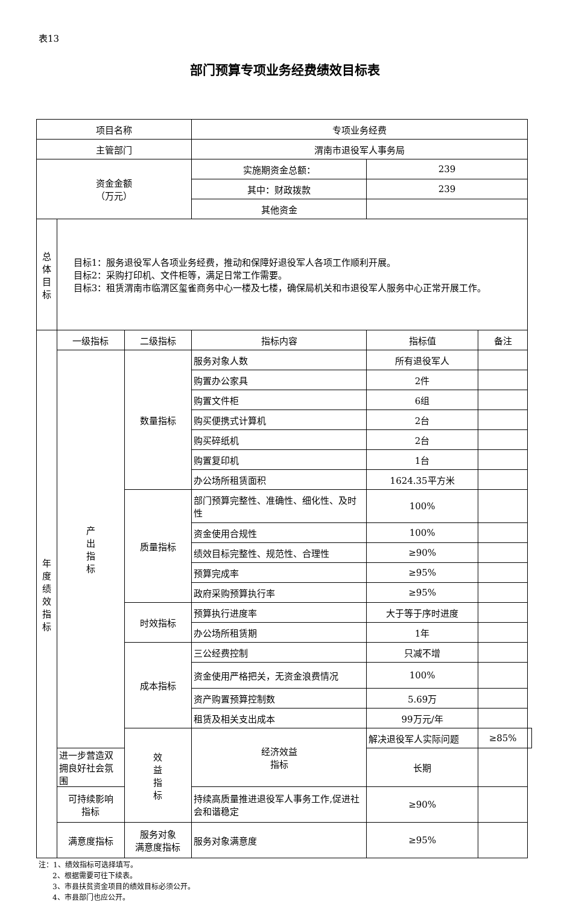表13
部门预算专项业务经费绩效目标表
| 项目名称 | | | 专项业务经费 | | | |
| 主管部门 | | | 渭南市退役军人事务局 | | | |
| 资金金额 （万元） | | | 实施期资金总额： | 239 | | |
| | | | 其中：财政拨款 | 239 | | |
| | | | 其他资金 | | | |
| 总 体 目 标 | 目标1：服务退役军人各项业务经费，推动和保障好退役军人各项工作顺利开展。 目标2：采购打印机、文件柜等，满足日常工作需要。 目标3：租赁渭南市临渭区玺雀商务中心一楼及七楼，确保局机关和市退役军人服务中心正常开展工作。 | | | | | |
| 年 度 绩 效 指 标 | 一级指标 | 二级指标 | 指标内容 | 指标值 | 备注 | |
| | 产 出 指 标 | 数量指标 | 服务对象人数 | 所有退役军人 | | |
| | | | 购置办公家具 | 2件 | | |
| | | | 购置文件柜 | 6组 | | |
| | | | 购买便携式计算机 | 2台 | | |
| | | | 购买碎纸机 | 2台 | | |
| | | | 购置复印机 | 1台 | | |
| | | | 办公场所租赁面积 | 1624.35平方米 | | |
| | | 质量指标 | 部门预算完整性、准确性、细化性、及时性 | 100% | | |
| | | | 资金使用合规性 | 100% | | |
| | | | 绩效目标完整性、规范性、合理性 | ≥90% | | |
| | | | 预算完成率 | ≥95% | | |
| | | | 政府采购预算执行率 | ≥95% | | |
| | | 时效指标 | 预算执行进度率 | 大于等于序时进度 | | |
| | | | 办公场所租赁期 | 1年 | | |
| | | 成本指标 | 三公经费控制 | 只减不增 | | |
| | | | 资金使用严格把关，无资金浪费情况 | 100% | | |
| | | | 资产购置预算控制数 | 5.69万 | | |
| | | | 租赁及相关支出成本 | 99万元/年 | | |
| | | 效 益 指 标 | 经济效益 指标 | 解决退役军人实际问题 | ≥85% | |
| | 进一步营造双拥良好社会氛围 | | | 长期 | | |
| | 可持续影响 指标 | | 持续高质量推进退役军人事务工作,促进社会和谐稳定 | ≥90% | | |
| | 满意度指标 | 服务对象 满意度指标 | 服务对象满意度 | ≥95% | | |
注：1、绩效指标可选择填写。
2、根据需要可往下续表。
3、市县扶贫资金项目的绩效目标必须公开。
4、市县部门也应公开。